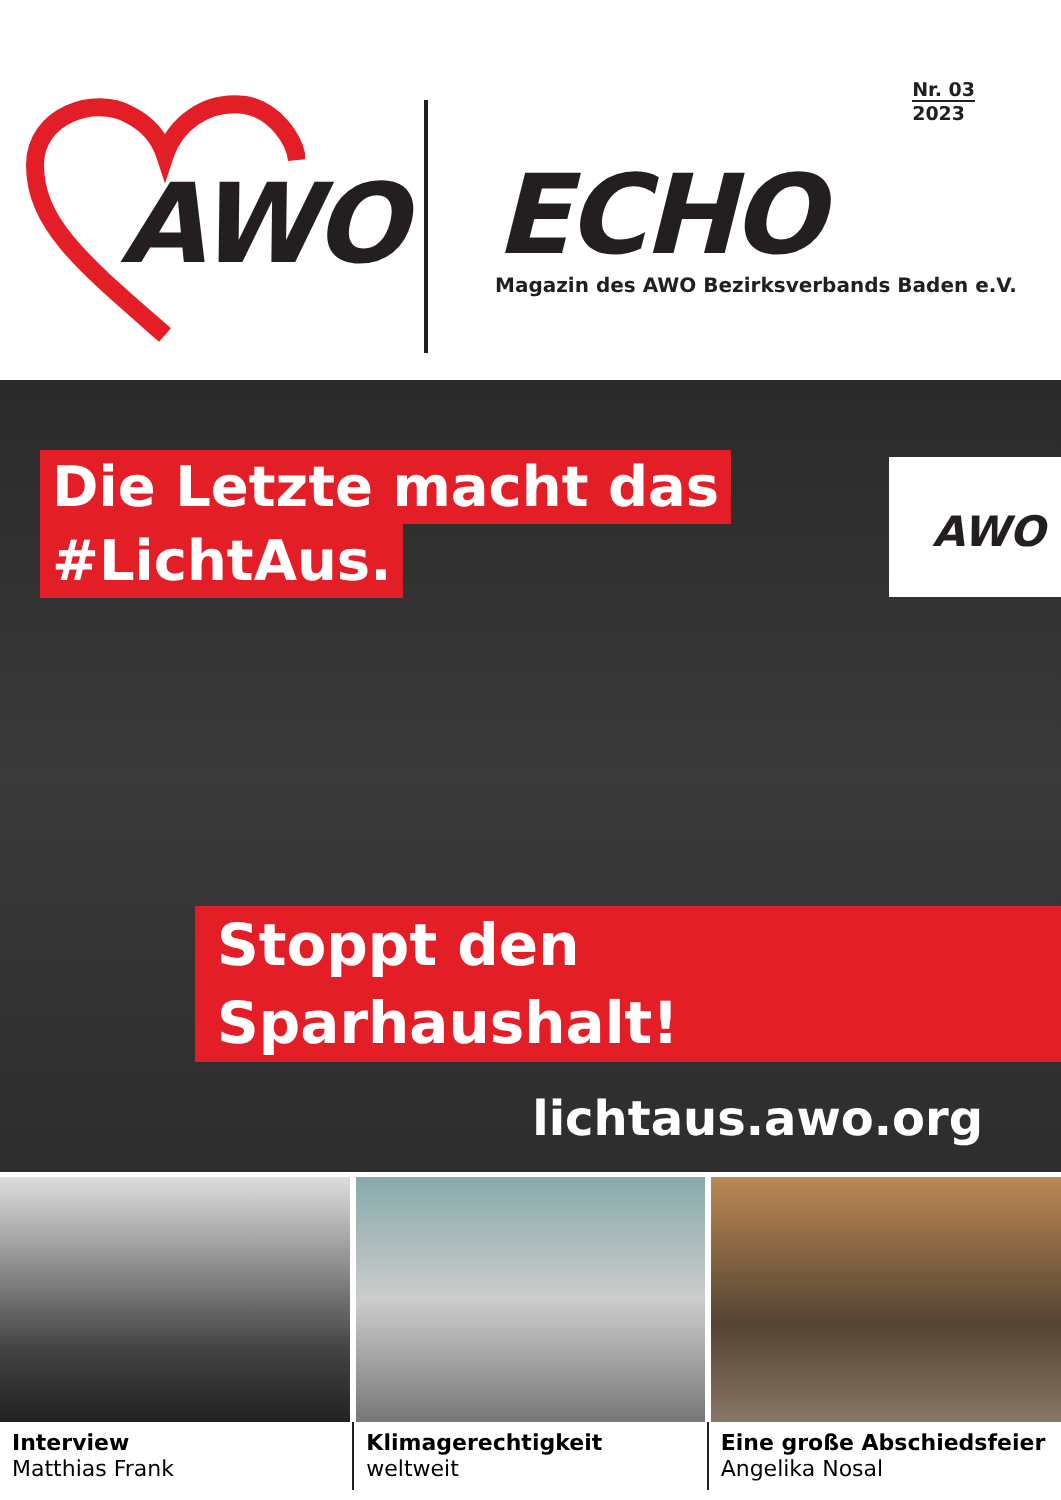AWO
ECHO
Magazin des AWO Bezirksverbands Baden e.V.
Nr. 03
2023
Die Letzte macht das
#LichtAus.
AWO
Stoppt den Sparhaushalt!
lichtaus.awo.org
Interview
Matthias Frank
Klimagerechtigkeit
weltweit
Eine große Abschiedsfeier
Angelika Nosal